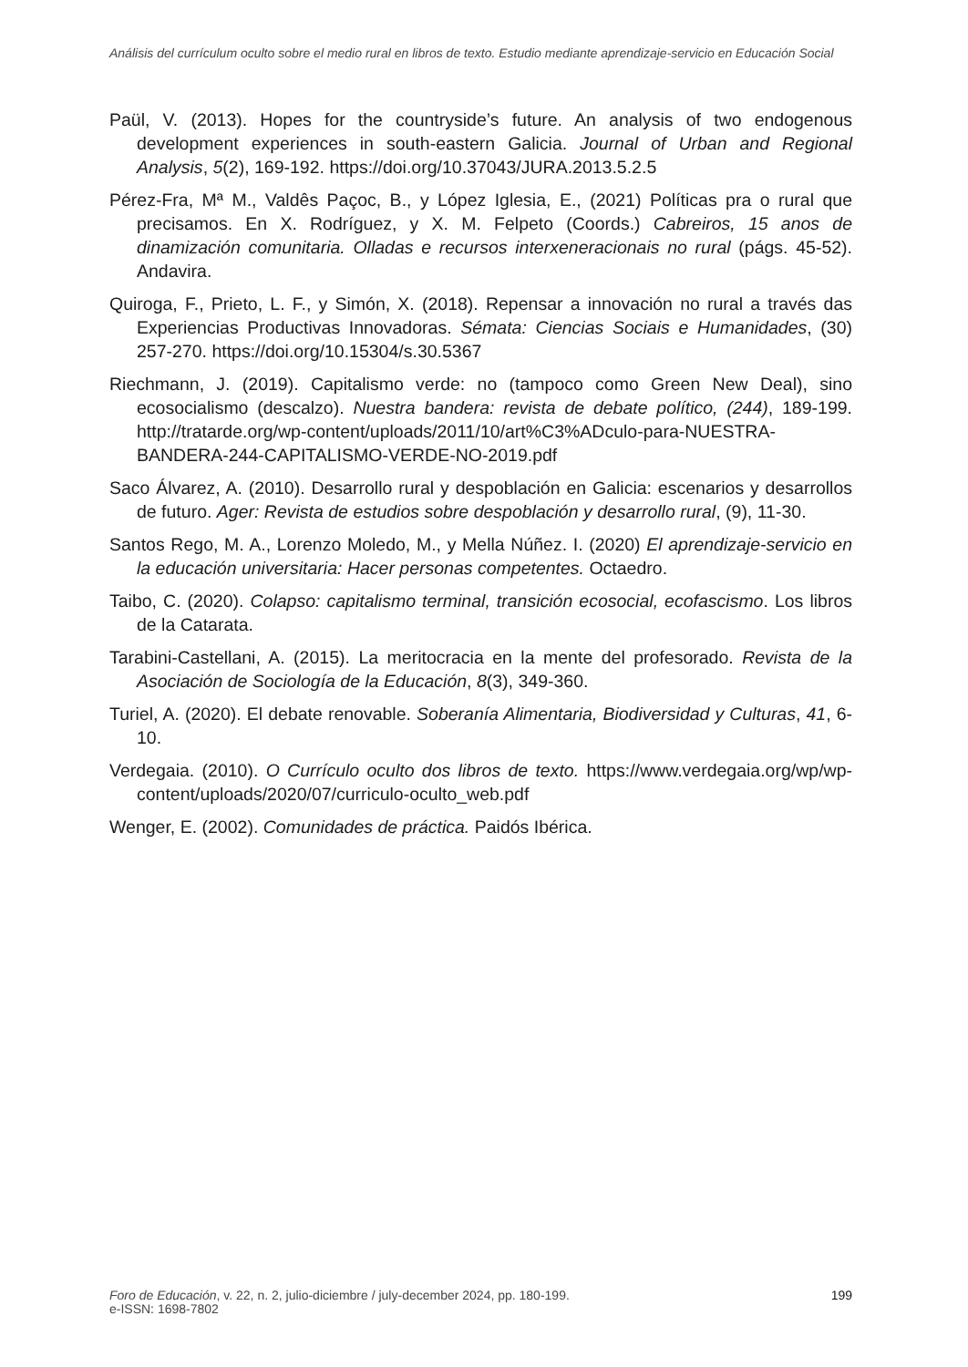Análisis del currículum oculto sobre el medio rural en libros de texto. Estudio mediante aprendizaje-servicio en Educación Social
Paül, V. (2013). Hopes for the countryside’s future. An analysis of two endogenous development experiences in south-eastern Galicia. Journal of Urban and Regional Analysis, 5(2), 169-192. https://doi.org/10.37043/JURA.2013.5.2.5
Pérez-Fra, Mª M., Valdês Paçoc, B., y López Iglesia, E., (2021) Políticas pra o rural que precisamos. En X. Rodríguez, y X. M. Felpeto (Coords.) Cabreiros, 15 anos de dinamización comunitaria. Olladas e recursos interxeneracionais no rural (págs. 45-52). Andavira.
Quiroga, F., Prieto, L. F., y Simón, X. (2018). Repensar a innovación no rural a través das Experiencias Productivas Innovadoras. Sémata: Ciencias Sociais e Humanidades, (30) 257-270. https://doi.org/10.15304/s.30.5367
Riechmann, J. (2019). Capitalismo verde: no (tampoco como Green New Deal), sino ecosocialismo (descalzo). Nuestra bandera: revista de debate político, (244), 189-199. http://tratarde.org/wp-content/uploads/2011/10/art%C3%ADculo-para-NUESTRA-BANDERA-244-CAPITALISMO-VERDE-NO-2019.pdf
Saco Álvarez, A. (2010). Desarrollo rural y despoblación en Galicia: escenarios y desarrollos de futuro. Ager: Revista de estudios sobre despoblación y desarrollo rural, (9), 11-30.
Santos Rego, M. A., Lorenzo Moledo, M., y Mella Núñez. I. (2020) El aprendizaje-servicio en la educación universitaria: Hacer personas competentes. Octaedro.
Taibo, C. (2020). Colapso: capitalismo terminal, transición ecosocial, ecofascismo. Los libros de la Catarata.
Tarabini-Castellani, A. (2015). La meritocracia en la mente del profesorado. Revista de la Asociación de Sociología de la Educación, 8(3), 349-360.
Turiel, A. (2020). El debate renovable. Soberanía Alimentaria, Biodiversidad y Culturas, 41, 6-10.
Verdegaia. (2010). O Currículo oculto dos libros de texto. https://www.verdegaia.org/wp/wp-content/uploads/2020/07/curriculo-oculto_web.pdf
Wenger, E. (2002). Comunidades de práctica. Paidós Ibérica.
199 Foro de Educación, v. 22, n. 2, julio-diciembre / july-december 2024, pp. 180-199.
e-ISSN: 1698-7802